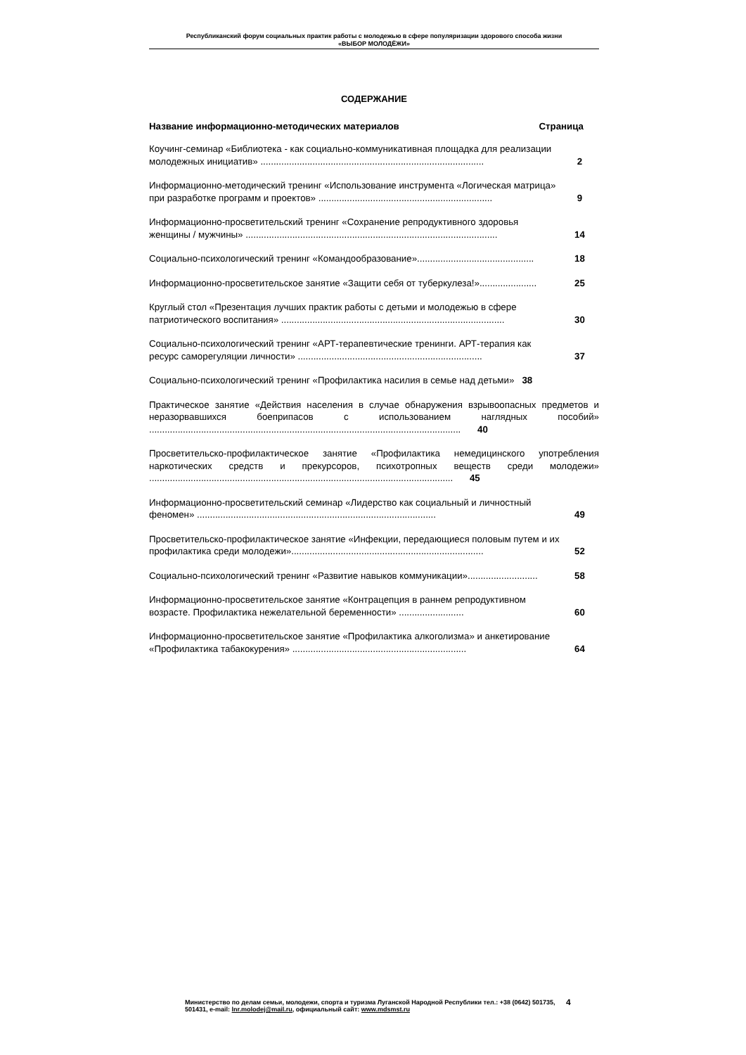Республиканский форум социальных практик работы с молодежью в сфере популяризации здорового способа жизни
«ВЫБОР МОЛОДЁЖИ»
СОДЕРЖАНИЕ
Название информационно-методических материалов Страница
Коучинг-семинар «Библиотека - как социально-коммуникативная площадка для реализации молодежных инициатив» ......................................................................................
2
Информационно-методический тренинг «Использование инструмента «Логическая матрица» при разработке программ и проектов» ...................................................................
9
Информационно-просветительский тренинг «Сохранение репродуктивного здоровья женщины / мужчины» .................................................................................................
14
Социально-психологический тренинг «Командообразование».............................................
18
Информационно-просветительское занятие «Защити себя от туберкулеза!»......................
25
Круглый стол «Презентация лучших практик работы с детьми и молодежью в сфере патриотического воспитания» ......................................................................................
30
Социально-психологический тренинг «АРТ-терапевтические тренинги. АРТ-терапия как ресурс саморегуляции личности» .......................................................................
37
Социально-психологический тренинг «Профилактика насилия в семье над детьми» 38
Практическое занятие «Действия населения в случае обнаружения взрывоопасных предметов и неразорвавшихся боеприпасов с использованием наглядных пособий» ........................................................................................................................ 40
Просветительско-профилактическое занятие «Профилактика немедицинского употребления наркотических средств и прекурсоров, психотропных веществ среди молодежи» ..................................................................................................................... 45
Информационно-просветительский семинар «Лидерство как социальный и личностный феномен» ............................................................................................
49
Просветительско-профилактическое занятие «Инфекции, передающиеся половым путем и их профилактика среди молодежи»..........................................................................
52
Социально-психологический тренинг «Развитие навыков коммуникации»...........................
58
Информационно-просветительское занятие «Контрацепция в раннем репродуктивном возрасте. Профилактика нежелательной беременности» .........................
60
Информационно-просветительское занятие «Профилактика алкоголизма» и анкетирование «Профилактика табакокурения» ...................................................................
64
Министерство по делам семьи, молодежи, спорта и туризма Луганской Народной Республики тел.: +38 (0642) 501735, 501431, e-mail: lnr.molodej@mail.ru, официальный сайт: www.mdsmst.ru
4